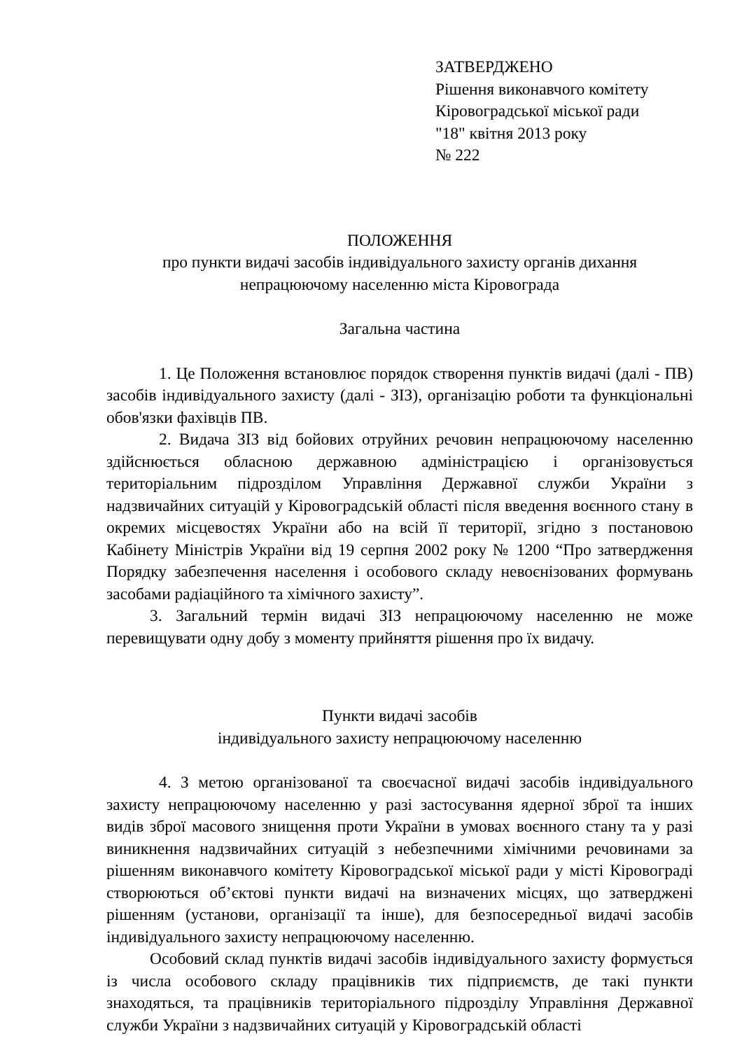ЗАТВЕРДЖЕНО
Рішення виконавчого комітету
Кіровоградської міської ради
"18" квітня 2013 року
№ 222
ПОЛОЖЕННЯ
про пункти видачі засобів індивідуального захисту органів дихання
непрацюючому населенню міста Кіровограда
Загальна частина
1. Це Положення встановлює порядок створення пунктів видачі (далі - ПВ) засобів індивідуального захисту (далі - ЗІЗ), організацію роботи та функціональні обов'язки фахівців ПВ.
2. Видача ЗІЗ від бойових отруйних речовин непрацюючому населенню здійснюється обласною державною адміністрацією і організовується територіальним підрозділом Управління Державної служби України з надзвичайних ситуацій у Кіровоградській області після введення воєнного стану в окремих місцевостях України або на всій її території, згідно з постановою Кабінету Міністрів України від 19 серпня 2002 року № 1200 “Про затвердження Порядку забезпечення населення і особового складу невоєнізованих формувань засобами радіаційного та хімічного захисту”.
3. Загальний термін видачі ЗІЗ непрацюючому населенню не може перевищувати одну добу з моменту прийняття рішення про їх видачу.
Пункти видачі засобів
індивідуального захисту непрацюючому населенню
4. З метою організованої та своєчасної видачі засобів індивідуального захисту непрацюючому населенню у разі застосування ядерної зброї та інших видів зброї масового знищення проти України в умовах воєнного стану та у разі виникнення надзвичайних ситуацій з небезпечними хімічними речовинами за рішенням виконавчого комітету Кіровоградської міської ради у місті Кіровограді створюються об’єктові пункти видачі на визначених місцях, що затверджені рішенням (установи, організації та інше), для безпосередньої видачі засобів індивідуального захисту непрацюючому населенню.
Особовий склад пунктів видачі засобів індивідуального захисту формується із числа особового складу працівників тих підприємств, де такі пункти знаходяться, та працівників територіального підрозділу Управління Державної служби України з надзвичайних ситуацій у Кіровоградській області